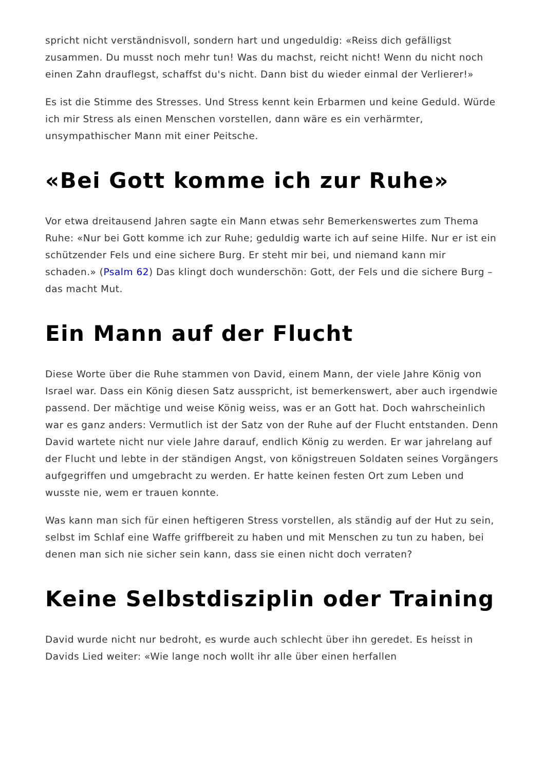spricht nicht verständnisvoll, sondern hart und ungeduldig: «Reiss dich gefälligst zusammen. Du musst noch mehr tun! Was du machst, reicht nicht! Wenn du nicht noch einen Zahn drauflegst, schaffst du's nicht. Dann bist du wieder einmal der Verlierer!»
Es ist die Stimme des Stresses. Und Stress kennt kein Erbarmen und keine Geduld. Würde ich mir Stress als einen Menschen vorstellen, dann wäre es ein verhärmter, unsympathischer Mann mit einer Peitsche.
«Bei Gott komme ich zur Ruhe»
Vor etwa dreitausend Jahren sagte ein Mann etwas sehr Bemerkenswertes zum Thema Ruhe: «Nur bei Gott komme ich zur Ruhe; geduldig warte ich auf seine Hilfe. Nur er ist ein schützender Fels und eine sichere Burg. Er steht mir bei, und niemand kann mir schaden.» (Psalm 62) Das klingt doch wunderschön: Gott, der Fels und die sichere Burg – das macht Mut.
Ein Mann auf der Flucht
Diese Worte über die Ruhe stammen von David, einem Mann, der viele Jahre König von Israel war. Dass ein König diesen Satz ausspricht, ist bemerkenswert, aber auch irgendwie passend. Der mächtige und weise König weiss, was er an Gott hat. Doch wahrscheinlich war es ganz anders: Vermutlich ist der Satz von der Ruhe auf der Flucht entstanden. Denn David wartete nicht nur viele Jahre darauf, endlich König zu werden. Er war jahrelang auf der Flucht und lebte in der ständigen Angst, von königstreuen Soldaten seines Vorgängers aufgegriffen und umgebracht zu werden. Er hatte keinen festen Ort zum Leben und wusste nie, wem er trauen konnte.
Was kann man sich für einen heftigeren Stress vorstellen, als ständig auf der Hut zu sein, selbst im Schlaf eine Waffe griffbereit zu haben und mit Menschen zu tun zu haben, bei denen man sich nie sicher sein kann, dass sie einen nicht doch verraten?
Keine Selbstdisziplin oder Training
David wurde nicht nur bedroht, es wurde auch schlecht über ihn geredet. Es heisst in Davids Lied weiter: «Wie lange noch wollt ihr alle über einen herfallen